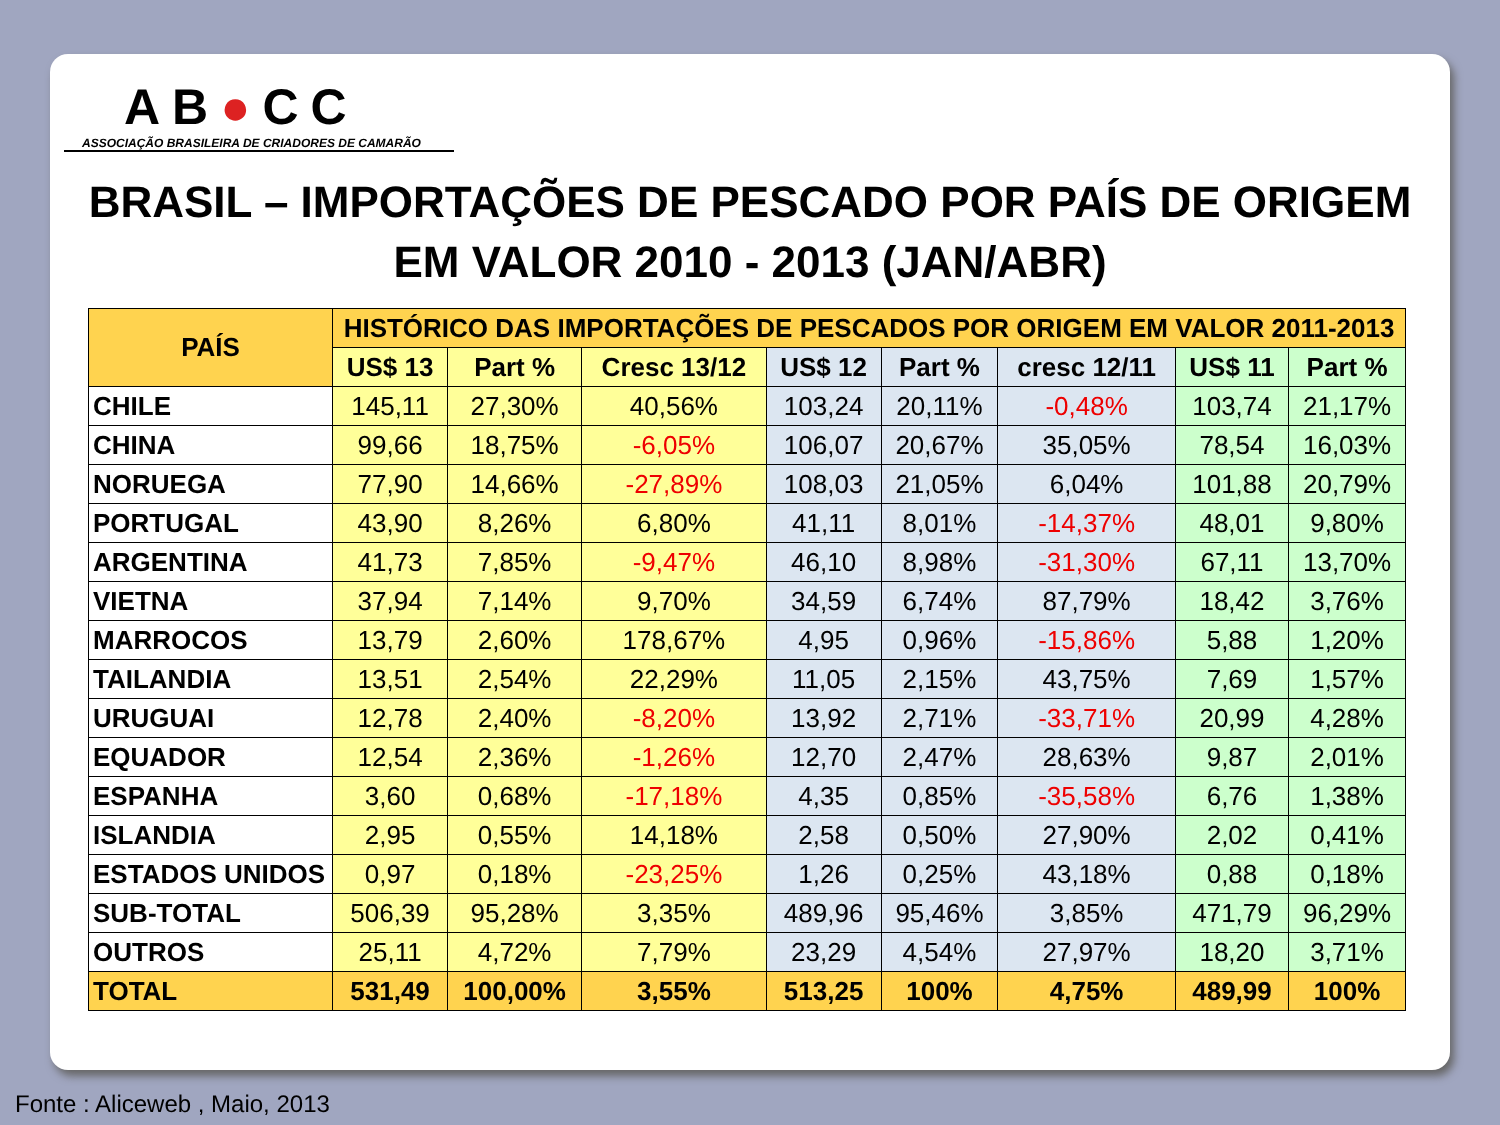AB●CC
ASSOCIAÇÃO BRASILEIRA DE CRIADORES DE CAMARÃO
BRASIL – IMPORTAÇÕES DE PESCADO POR PAÍS DE ORIGEM
EM VALOR 2010 - 2013 (JAN/ABR)
| PAÍS | HISTÓRICO DAS IMPORTAÇÕES DE PESCADOS POR ORIGEM EM VALOR 2011-2013 | | | | | | | |
| --- | --- | --- | --- | --- | --- | --- | --- | --- |
| | US$ 13 | Part % | Cresc 13/12 | US$ 12 | Part % | cresc 12/11 | US$ 11 | Part % |
| CHILE | 145,11 | 27,30% | 40,56% | 103,24 | 20,11% | -0,48% | 103,74 | 21,17% |
| CHINA | 99,66 | 18,75% | -6,05% | 106,07 | 20,67% | 35,05% | 78,54 | 16,03% |
| NORUEGA | 77,90 | 14,66% | -27,89% | 108,03 | 21,05% | 6,04% | 101,88 | 20,79% |
| PORTUGAL | 43,90 | 8,26% | 6,80% | 41,11 | 8,01% | -14,37% | 48,01 | 9,80% |
| ARGENTINA | 41,73 | 7,85% | -9,47% | 46,10 | 8,98% | -31,30% | 67,11 | 13,70% |
| VIETNA | 37,94 | 7,14% | 9,70% | 34,59 | 6,74% | 87,79% | 18,42 | 3,76% |
| MARROCOS | 13,79 | 2,60% | 178,67% | 4,95 | 0,96% | -15,86% | 5,88 | 1,20% |
| TAILANDIA | 13,51 | 2,54% | 22,29% | 11,05 | 2,15% | 43,75% | 7,69 | 1,57% |
| URUGUAI | 12,78 | 2,40% | -8,20% | 13,92 | 2,71% | -33,71% | 20,99 | 4,28% |
| EQUADOR | 12,54 | 2,36% | -1,26% | 12,70 | 2,47% | 28,63% | 9,87 | 2,01% |
| ESPANHA | 3,60 | 0,68% | -17,18% | 4,35 | 0,85% | -35,58% | 6,76 | 1,38% |
| ISLANDIA | 2,95 | 0,55% | 14,18% | 2,58 | 0,50% | 27,90% | 2,02 | 0,41% |
| ESTADOS UNIDOS | 0,97 | 0,18% | -23,25% | 1,26 | 0,25% | 43,18% | 0,88 | 0,18% |
| SUB-TOTAL | 506,39 | 95,28% | 3,35% | 489,96 | 95,46% | 3,85% | 471,79 | 96,29% |
| OUTROS | 25,11 | 4,72% | 7,79% | 23,29 | 4,54% | 27,97% | 18,20 | 3,71% |
| TOTAL | 531,49 | 100,00% | 3,55% | 513,25 | 100% | 4,75% | 489,99 | 100% |
Fonte : Aliceweb , Maio, 2013